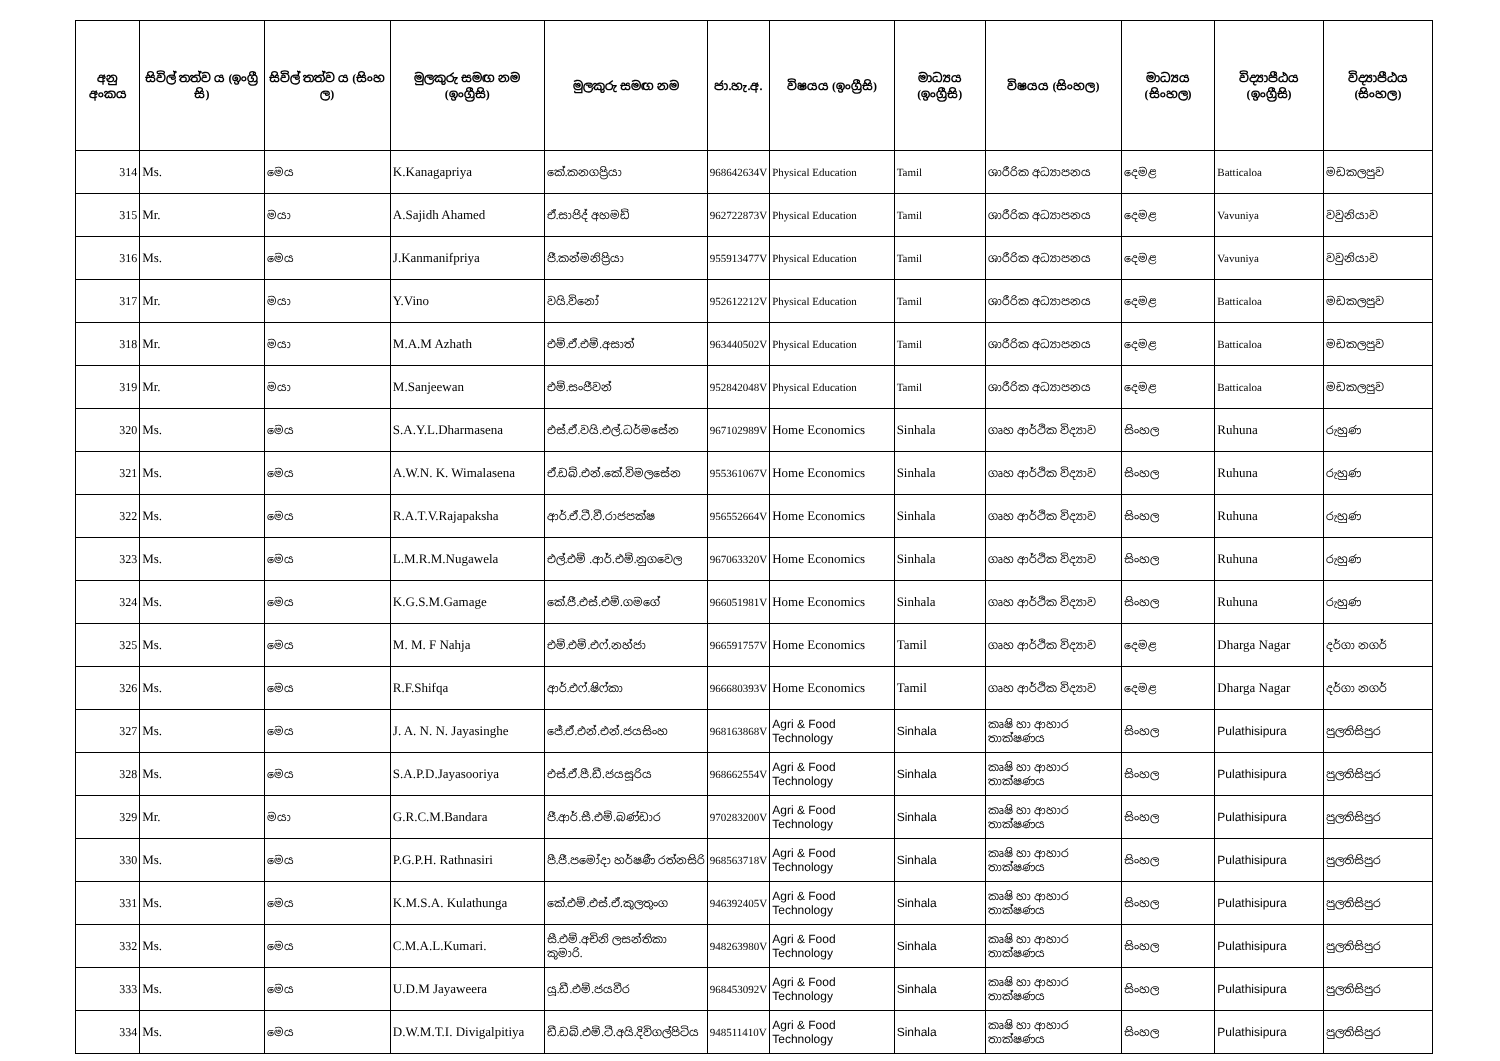| අනු අංකය | සිවිල් තත්ව ය (ඉංග්‍රී සි) | සිවිල් තත්ව ය (සිංහ ල) | මුලකුරු සමඟ නම (ඉංග්‍රීසි) | මුලකුරු සමඟ නම | ජා.හැ.අ. | විෂයය (ඉංග්‍රීසි) | මාධ්‍යය (ඉංග්‍රීසි) | විෂයය (සිංහල) | මාධ්‍යය (සිංහල) | විද්‍යාපීඨය (ඉංග්‍රීසි) | විද්‍යාපීඨය (සිංහල) |
| --- | --- | --- | --- | --- | --- | --- | --- | --- | --- | --- | --- |
| 314 | Ms. | මෙය | K.Kanagapriya | කේ.කනගප්‍රියා | 968642634V | Physical Education | Tamil | ශාරීරික අධ්‍යාපනය | දෙමළ | Batticaloa | මඩකලපුව |
| 315 | Mr. | මයා | A.Sajidh Ahamed | ඒ.සාජිද් අහමඩ් | 962722873V | Physical Education | Tamil | ශාරීරික අධ්‍යාපනය | දෙමළ | Vavuniya | වවුනියාව |
| 316 | Ms. | මෙය | J.Kanmanifpriya | ජී.කන්මනිප්‍රියා | 955913477V | Physical Education | Tamil | ශාරීරික අධ්‍යාපනය | දෙමළ | Vavuniya | වවුනියාව |
| 317 | Mr. | මයා | Y.Vino | වයි.විනෝ | 952612212V | Physical Education | Tamil | ශාරීරික අධ්‍යාපනය | දෙමළ | Batticaloa | මඩකලපුව |
| 318 | Mr. | මයා | M.A.M Azhath | එම්.ඒ.එම්.අසාත් | 963440502V | Physical Education | Tamil | ශාරීරික අධ්‍යාපනය | දෙමළ | Batticaloa | මඩකලපුව |
| 319 | Mr. | මයා | M.Sanjeewan | එම්.සංජීවන් | 952842048V | Physical Education | Tamil | ශාරීරික අධ්‍යාපනය | දෙමළ | Batticaloa | මඩකලපුව |
| 320 | Ms. | මෙය | S.A.Y.L.Dharmasena | එස්.ඒ.වයි.එල්.ධර්මසේන | 967102989V | Home Economics | Sinhala | ගෘහ ආර්ථික විද්‍යාව | සිංහල | Ruhuna | රුහුණ |
| 321 | Ms. | මෙය | A.W.N. K. Wimalasena | ඒ.ඩබ්.එන්.කේ.විමලසේන | 955361067V | Home Economics | Sinhala | ගෘහ ආර්ථික විද්‍යාව | සිංහල | Ruhuna | රුහුණ |
| 322 | Ms. | මෙය | R.A.T.V.Rajapaksha | ආර්.ඒ.ටී.වී.රාජපක්ෂ | 956552664V | Home Economics | Sinhala | ගෘහ ආර්ථික විද්‍යාව | සිංහල | Ruhuna | රුහුණ |
| 323 | Ms. | මෙය | L.M.R.M.Nugawela | එල්.එම් .ආර්.එම්.නුගවෙල | 967063320V | Home Economics | Sinhala | ගෘහ ආර්ථික විද්‍යාව | සිංහල | Ruhuna | රුහුණ |
| 324 | Ms. | මෙය | K.G.S.M.Gamage | කේ.ජී.එස්.එම්.ගමගේ | 966051981V | Home Economics | Sinhala | ගෘහ ආර්ථික විද්‍යාව | සිංහල | Ruhuna | රුහුණ |
| 325 | Ms. | මෙය | M. M. F Nahja | එම්.එම්.එෆ්.නහ්ජා | 966591757V | Home Economics | Tamil | ගෘහ ආර්ථික විද්‍යාව | දෙමළ | Dharga Nagar | දර්ගා නගර් |
| 326 | Ms. | මෙය | R.F.Shifqa | ආර්.එෆ්.ෂිෆ්කා | 966680393V | Home Economics | Tamil | ගෘහ ආර්ථික විද්‍යාව | දෙමළ | Dharga Nagar | දර්ගා නගර් |
| 327 | Ms. | මෙය | J. A. N. N. Jayasinghe | ජේ.ඒ.එන්.එන්.ජයසිංහ | 968163868V | Agri & Food Technology | Sinhala | කෘෂි හා ආහාර තාක්ෂණය | සිංහල | Pulathisipura | පුලතිසිපුර |
| 328 | Ms. | මෙය | S.A.P.D.Jayasooriya | එස්.ඒ.පී.ඩී.ජයසූරිය | 968662554V | Agri & Food Technology | Sinhala | කෘෂි හා ආහාර තාක්ෂණය | සිංහල | Pulathisipura | පුලතිසිපුර |
| 329 | Mr. | මයා | G.R.C.M.Bandara | ජී.ආර්.සී.එම්.බණ්ඩාර | 970283200V | Agri & Food Technology | Sinhala | කෘෂි හා ආහාර තාක්ෂණය | සිංහල | Pulathisipura | පුලතිසිපුර |
| 330 | Ms. | මෙය | P.G.P.H. Rathnasiri | පී.ජී.පමෝදා හර්ෂණී රත්නසිරි | 968563718V | Agri & Food Technology | Sinhala | කෘෂි හා ආහාර තාක්ෂණය | සිංහල | Pulathisipura | පුලතිසිපුර |
| 331 | Ms. | මෙය | K.M.S.A. Kulathunga | කේ.එම්.එස්.ඒ.කුලතුංග | 946392405V | Agri & Food Technology | Sinhala | කෘෂි හා ආහාර තාක්ෂණය | සිංහල | Pulathisipura | පුලතිසිපුර |
| 332 | Ms. | මෙය | C.M.A.L.Kumari. | සී.එම්.අචිනි ලසන්තිකා කුමාරි. | 948263980V | Agri & Food Technology | Sinhala | කෘෂි හා ආහාර තාක්ෂණය | සිංහල | Pulathisipura | පුලතිසිපුර |
| 333 | Ms. | මෙය | U.D.M Jayaweera | යූ.ඩී.එම්.ජයවීර | 968453092V | Agri & Food Technology | Sinhala | කෘෂි හා ආහාර තාක්ෂණය | සිංහල | Pulathisipura | පුලතිසිපුර |
| 334 | Ms. | මෙය | D.W.M.T.I. Divigalpitiya | ඩී.ඩබ්.එම්.ටී.අයි.දිවිගල්පිටිය | 948511410V | Agri & Food Technology | Sinhala | කෘෂි හා ආහාර තාක්ෂණය | සිංහල | Pulathisipura | පුලතිසිපුර |